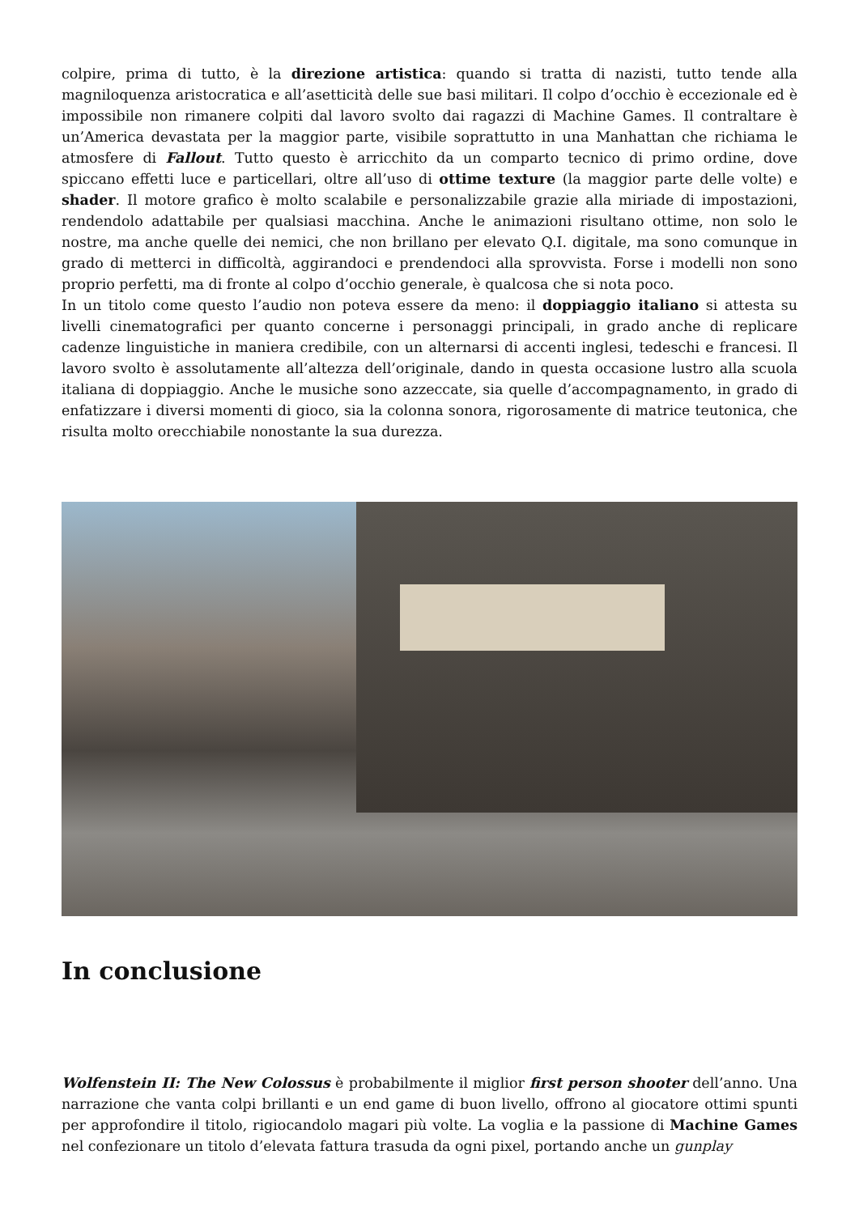colpire, prima di tutto, è la direzione artistica: quando si tratta di nazisti, tutto tende alla magniloquenza aristocratica e all’asetticità delle sue basi militari. Il colpo d’occhio è eccezionale ed è impossibile non rimanere colpiti dal lavoro svolto dai ragazzi di Machine Games. Il contraltare è un’America devastata per la maggior parte, visibile soprattutto in una Manhattan che richiama le atmosfere di Fallout. Tutto questo è arricchito da un comparto tecnico di primo ordine, dove spiccano effetti luce e particellari, oltre all’uso di ottime texture (la maggior parte delle volte) e shader. Il motore grafico è molto scalabile e personalizzabile grazie alla miriade di impostazioni, rendendolo adattabile per qualsiasi macchina. Anche le animazioni risultano ottime, non solo le nostre, ma anche quelle dei nemici, che non brillano per elevato Q.I. digitale, ma sono comunque in grado di metterci in difficoltà, aggirandoci e prendendoci alla sprovvista. Forse i modelli non sono proprio perfetti, ma di fronte al colpo d’occhio generale, è qualcosa che si nota poco.
In un titolo come questo l’audio non poteva essere da meno: il doppiaggio italiano si attesta su livelli cinematografici per quanto concerne i personaggi principali, in grado anche di replicare cadenze linguistiche in maniera credibile, con un alternarsi di accenti inglesi, tedeschi e francesi. Il lavoro svolto è assolutamente all’altezza dell’originale, dando in questa occasione lustro alla scuola italiana di doppiaggio. Anche le musiche sono azzeccate, sia quelle d’accompagnamento, in grado di enfatizzare i diversi momenti di gioco, sia la colonna sonora, rigorosamente di matrice teutonica, che risulta molto orecchiabile nonostante la sua durezza.
In conclusione
Wolfenstein II: The New Colossus è probabilmente il miglior first person shooter dell’anno. Una narrazione che vanta colpi brillanti e un end game di buon livello, offrono al giocatore ottimi spunti per approfondire il titolo, rigiocandolo magari più volte. La voglia e la passione di Machine Games nel confezionare un titolo d’elevata fattura trasuda da ogni pixel, portando anche un gunplay